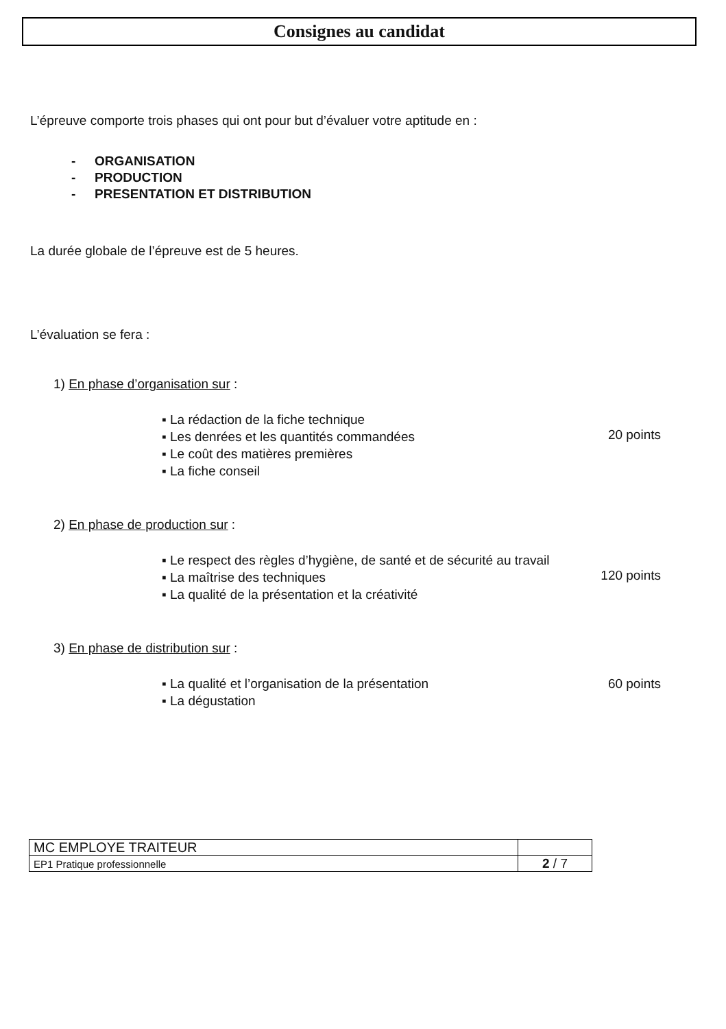Consignes au candidat
L’épreuve comporte trois phases qui ont pour but d’évaluer votre aptitude en :
- ORGANISATION
- PRODUCTION
- PRESENTATION ET DISTRIBUTION
La durée globale de l’épreuve est de 5 heures.
L’évaluation se fera :
1) En phase d’organisation sur :
▪ La rédaction de la fiche technique
▪ Les denrées et les quantités commandées
▪ Le coût des matières premières
▪ La fiche conseil
20 points
2) En phase de production sur :
▪ Le respect des règles d’hygiène, de santé et de sécurité au travail
▪ La maîtrise des techniques
▪ La qualité de la présentation et la créativité
120 points
3) En phase de distribution sur :
▪ La qualité et l’organisation de la présentation
▪ La dégustation
60 points
| MC EMPLOYE TRAITEUR | |
| EP1 Pratique professionnelle | 2 / 7 |